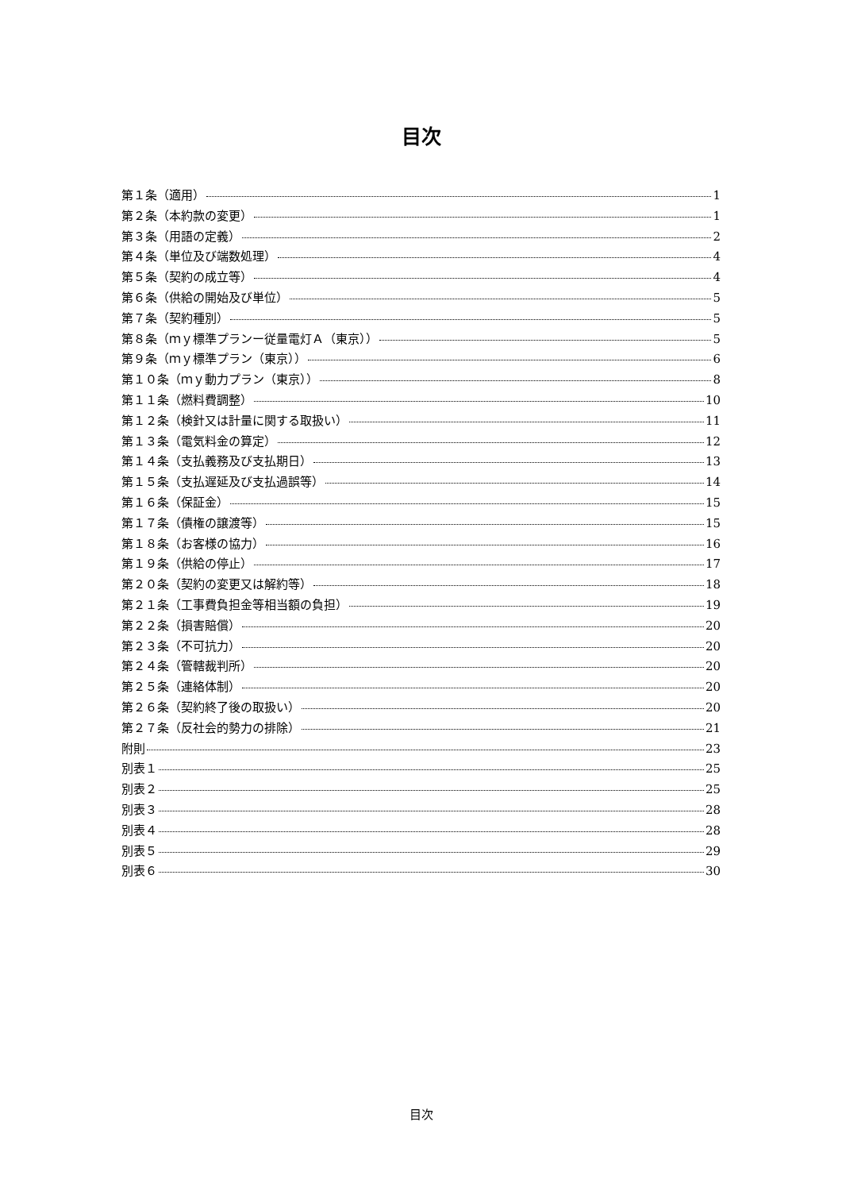目次
第１条（適用） 1
第２条（本約款の変更） 1
第３条（用語の定義） 2
第４条（単位及び端数処理） 4
第５条（契約の成立等） 4
第６条（供給の開始及び単位） 5
第７条（契約種別） 5
第８条（ｍｙ標準プランー従量電灯Ａ（東京）） 5
第９条（ｍｙ標準プラン（東京）） 6
第１０条（ｍｙ動力プラン（東京）） 8
第１１条（燃料費調整） 10
第１２条（検針又は計量に関する取扱い） 11
第１３条（電気料金の算定） 12
第１４条（支払義務及び支払期日） 13
第１５条（支払遅延及び支払過誤等） 14
第１６条（保証金） 15
第１７条（債権の譲渡等） 15
第１８条（お客様の協力） 16
第１９条（供給の停止） 17
第２０条（契約の変更又は解約等） 18
第２１条（工事費負担金等相当額の負担） 19
第２２条（損害賠償） 20
第２３条（不可抗力） 20
第２４条（管轄裁判所） 20
第２５条（連絡体制） 20
第２６条（契約終了後の取扱い） 20
第２７条（反社会的勢力の排除） 21
附則 23
別表１ 25
別表２ 25
別表３ 28
別表４ 28
別表５ 29
別表６ 30
目次